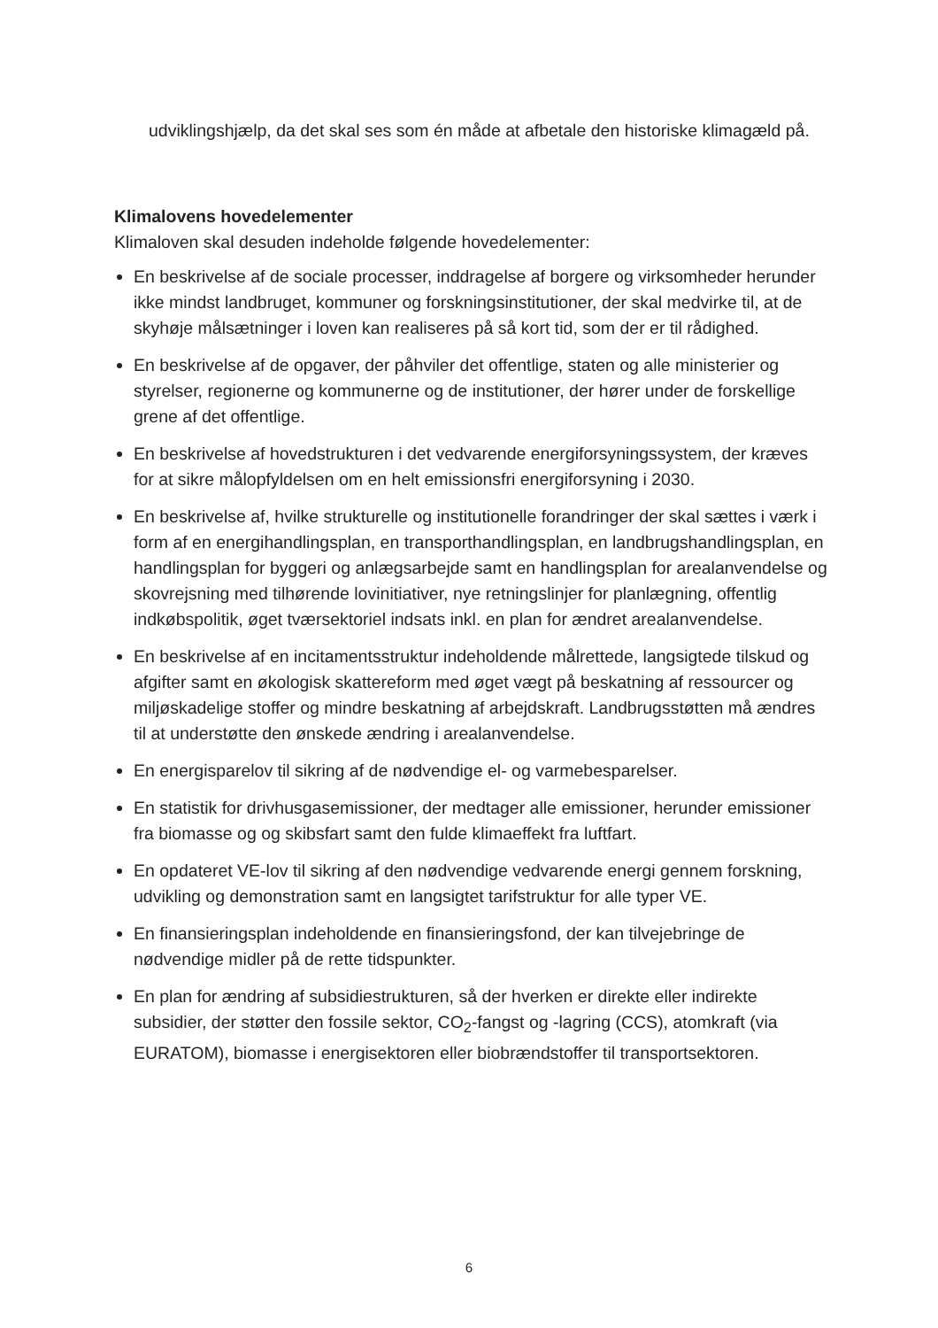udviklingshjælp, da det skal ses som én måde at afbetale den historiske klimagæld på.
Klimalovens hovedelementer
Klimaloven skal desuden indeholde følgende hovedelementer:
En beskrivelse af de sociale processer, inddragelse af borgere og virksomheder herunder ikke mindst landbruget, kommuner og forskningsinstitutioner, der skal medvirke til, at de skyhøje målsætninger i loven kan realiseres på så kort tid, som der er til rådighed.
En beskrivelse af de opgaver, der påhviler det offentlige, staten og alle ministerier og styrelser, regionerne og kommunerne og de institutioner, der hører under de forskellige grene af det offentlige.
En beskrivelse af hovedstrukturen i det vedvarende energiforsyningssystem, der kræves for at sikre målopfyldelsen om en helt emissionsfri energiforsyning i 2030.
En beskrivelse af, hvilke strukturelle og institutionelle forandringer der skal sættes i værk i form af en energihandlingsplan, en transporthandlingsplan, en landbrugshandlingsplan, en handlingsplan for byggeri og anlægsarbejde samt en handlingsplan for arealanvendelse og skovrejsning med tilhørende lovinitiativer, nye retningslinjer for planlægning, offentlig indkøbspolitik, øget tværsektoriel indsats inkl. en plan for ændret arealanvendelse.
En beskrivelse af en incitamentsstruktur indeholdende målrettede, langsigtede tilskud og afgifter samt en økologisk skattereform med øget vægt på beskatning af ressourcer og miljøskadelige stoffer og mindre beskatning af arbejdskraft. Landbrugsstøtten må ændres til at understøtte den ønskede ændring i arealanvendelse.
En energisparelov til sikring af de nødvendige el- og varmebesparelser.
En statistik for drivhusgasemissioner, der medtager alle emissioner, herunder emissioner fra biomasse og og skibsfart samt den fulde klimaeffekt fra luftfart.
En opdateret VE-lov til sikring af den nødvendige vedvarende energi gennem forskning, udvikling og demonstration samt en langsigtet tarifstruktur for alle typer VE.
En finansieringsplan indeholdende en finansieringsfond, der kan tilvejebringe de nødvendige midler på de rette tidspunkter.
En plan for ændring af subsidiestrukturen, så der hverken er direkte eller indirekte subsidier, der støtter den fossile sektor, CO<sub>2</sub>-fangst og -lagring (CCS), atomkraft (via EURATOM), biomasse i energisektoren eller biobrændstoffer til transportsektoren.
6